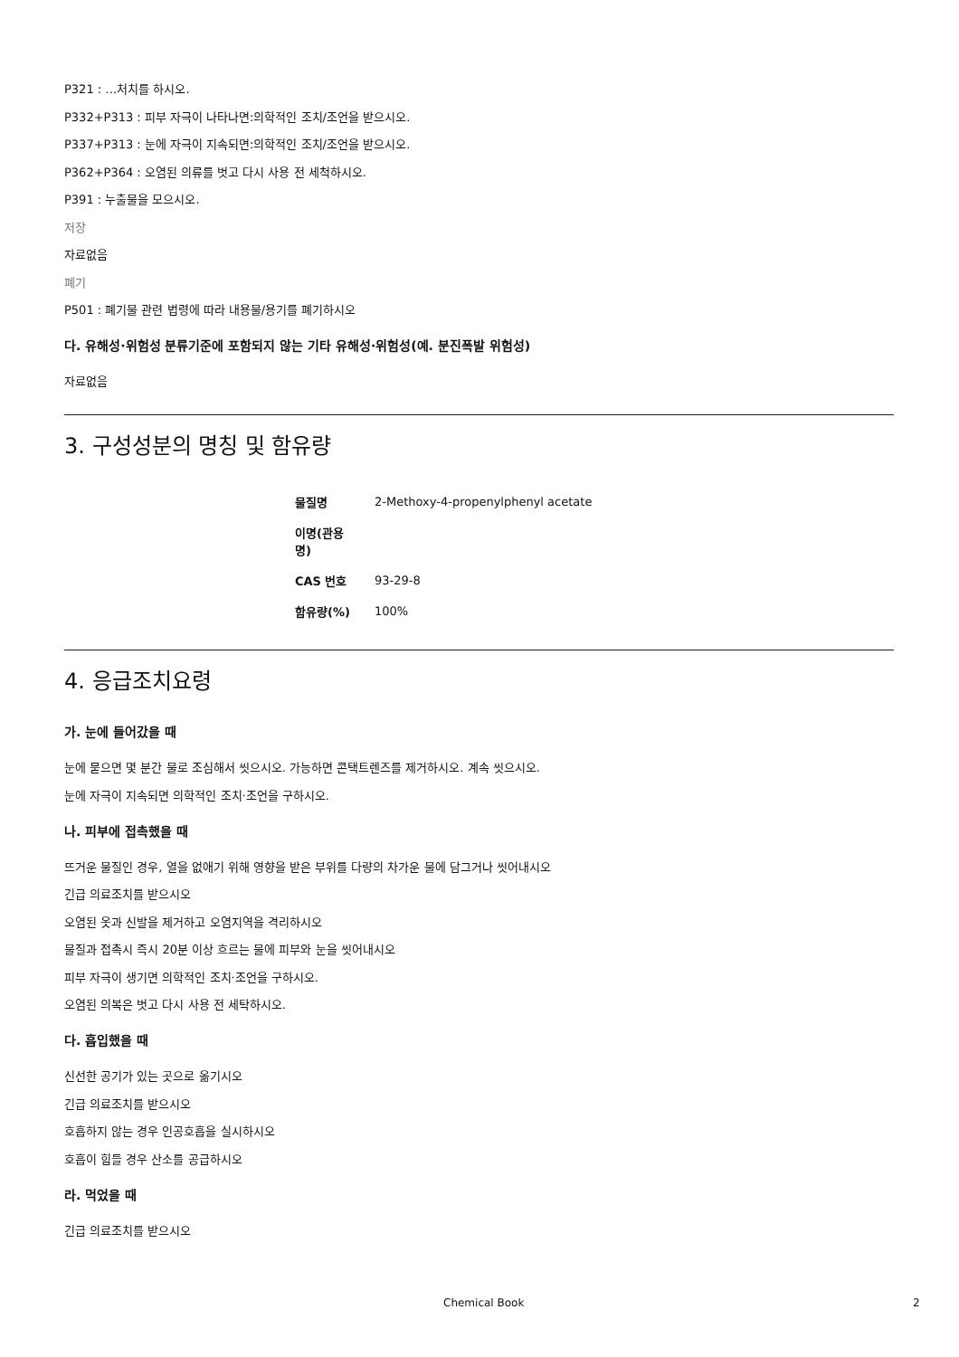P321 : …처치를 하시오.
P332+P313 : 피부 자극이 나타나면:의학적인 조치/조언을 받으시오.
P337+P313 : 눈에 자극이 지속되면:의학적인 조치/조언을 받으시오.
P362+P364 : 오염된 의류를 벗고 다시 사용 전 세척하시오.
P391 : 누출물을 모으시오.
저장
자료없음
폐기
P501 : 폐기물 관련 법령에 따라 내용물/용기를 폐기하시오
다. 유해성·위험성 분류기준에 포함되지 않는 기타 유해성·위험성(예. 분진폭발 위험성)
자료없음
3. 구성성분의 명칭 및 함유량
| 물질명 | 2-Methoxy-4-propenylphenyl acetate |
| 이명(관용명) | |
| CAS 번호 | 93-29-8 |
| 함유량(%) | 100% |
4. 응급조치요령
가. 눈에 들어갔을 때
눈에 묻으면 몇 분간 물로 조심해서 씻으시오. 가능하면 콘택트렌즈를 제거하시오. 계속 씻으시오.
눈에 자극이 지속되면 의학적인 조치·조언을 구하시오.
나. 피부에 접촉했을 때
뜨거운 물질인 경우, 열을 없애기 위해 영향을 받은 부위를 다량의 차가운 물에 담그거나 씻어내시오
긴급 의료조치를 받으시오
오염된 옷과 신발을 제거하고 오염지역을 격리하시오
물질과 접촉시 즉시 20분 이상 흐르는 물에 피부와 눈을 씻어내시오
피부 자극이 생기면 의학적인 조치·조언을 구하시오.
오염된 의복은 벗고 다시 사용 전 세탁하시오.
다. 흡입했을 때
신선한 공기가 있는 곳으로 옮기시오
긴급 의료조치를 받으시오
호흡하지 않는 경우 인공호흡을 실시하시오
호흡이 힘들 경우 산소를 공급하시오
라. 먹었을 때
긴급 의료조치를 받으시오
Chemical Book 2